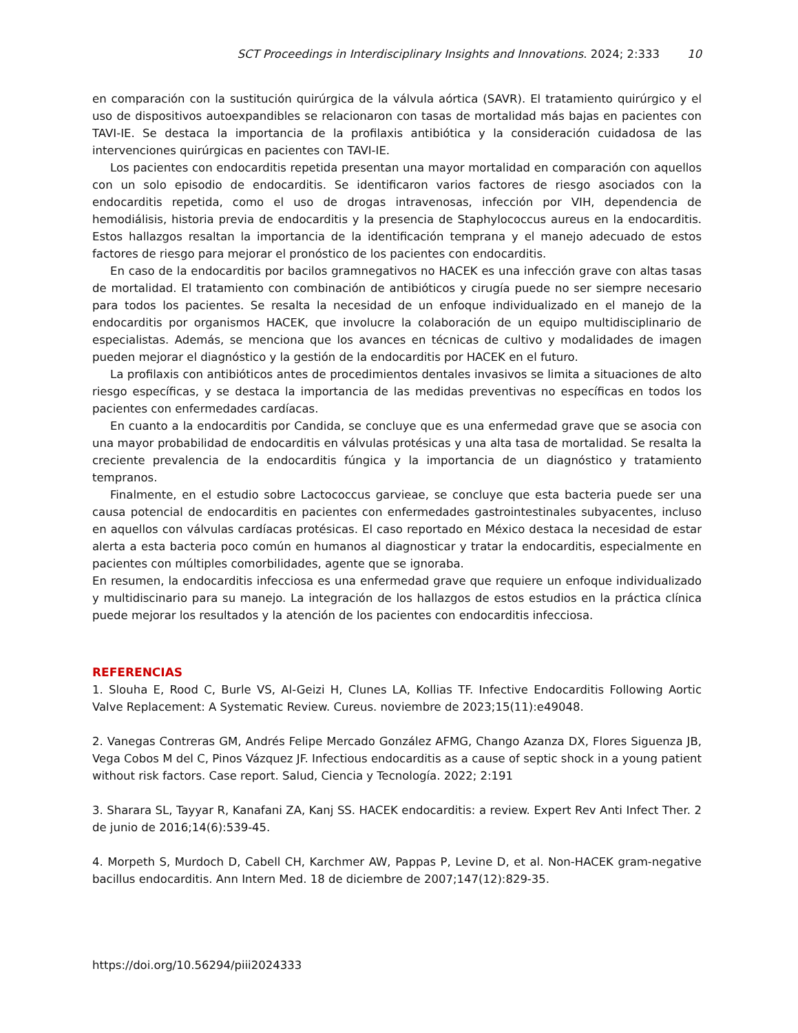SCT Proceedings in Interdisciplinary Insights and Innovations. 2024; 2:333 10
en comparación con la sustitución quirúrgica de la válvula aórtica (SAVR). El tratamiento quirúrgico y el uso de dispositivos autoexpandibles se relacionaron con tasas de mortalidad más bajas en pacientes con TAVI-IE. Se destaca la importancia de la profilaxis antibiótica y la consideración cuidadosa de las intervenciones quirúrgicas en pacientes con TAVI-IE.
Los pacientes con endocarditis repetida presentan una mayor mortalidad en comparación con aquellos con un solo episodio de endocarditis. Se identificaron varios factores de riesgo asociados con la endocarditis repetida, como el uso de drogas intravenosas, infección por VIH, dependencia de hemodiálisis, historia previa de endocarditis y la presencia de Staphylococcus aureus en la endocarditis. Estos hallazgos resaltan la importancia de la identificación temprana y el manejo adecuado de estos factores de riesgo para mejorar el pronóstico de los pacientes con endocarditis.
En caso de la endocarditis por bacilos gramnegativos no HACEK es una infección grave con altas tasas de mortalidad. El tratamiento con combinación de antibióticos y cirugía puede no ser siempre necesario para todos los pacientes. Se resalta la necesidad de un enfoque individualizado en el manejo de la endocarditis por organismos HACEK, que involucre la colaboración de un equipo multidisciplinario de especialistas. Además, se menciona que los avances en técnicas de cultivo y modalidades de imagen pueden mejorar el diagnóstico y la gestión de la endocarditis por HACEK en el futuro.
La profilaxis con antibióticos antes de procedimientos dentales invasivos se limita a situaciones de alto riesgo específicas, y se destaca la importancia de las medidas preventivas no específicas en todos los pacientes con enfermedades cardíacas.
En cuanto a la endocarditis por Candida, se concluye que es una enfermedad grave que se asocia con una mayor probabilidad de endocarditis en válvulas protésicas y una alta tasa de mortalidad. Se resalta la creciente prevalencia de la endocarditis fúngica y la importancia de un diagnóstico y tratamiento tempranos.
Finalmente, en el estudio sobre Lactococcus garvieae, se concluye que esta bacteria puede ser una causa potencial de endocarditis en pacientes con enfermedades gastrointestinales subyacentes, incluso en aquellos con válvulas cardíacas protésicas. El caso reportado en México destaca la necesidad de estar alerta a esta bacteria poco común en humanos al diagnosticar y tratar la endocarditis, especialmente en pacientes con múltiples comorbilidades, agente que se ignoraba.
En resumen, la endocarditis infecciosa es una enfermedad grave que requiere un enfoque individualizado y multidiscinario para su manejo. La integración de los hallazgos de estos estudios en la práctica clínica puede mejorar los resultados y la atención de los pacientes con endocarditis infecciosa.
REFERENCIAS
1. Slouha E, Rood C, Burle VS, Al-Geizi H, Clunes LA, Kollias TF. Infective Endocarditis Following Aortic Valve Replacement: A Systematic Review. Cureus. noviembre de 2023;15(11):e49048.
2. Vanegas Contreras GM, Andrés Felipe Mercado González AFMG, Chango Azanza DX, Flores Siguenza JB, Vega Cobos M del C, Pinos Vázquez JF. Infectious endocarditis as a cause of septic shock in a young patient without risk factors. Case report. Salud, Ciencia y Tecnología. 2022; 2:191
3. Sharara SL, Tayyar R, Kanafani ZA, Kanj SS. HACEK endocarditis: a review. Expert Rev Anti Infect Ther. 2 de junio de 2016;14(6):539-45.
4. Morpeth S, Murdoch D, Cabell CH, Karchmer AW, Pappas P, Levine D, et al. Non-HACEK gram-negative bacillus endocarditis. Ann Intern Med. 18 de diciembre de 2007;147(12):829-35.
https://doi.org/10.56294/piii2024333